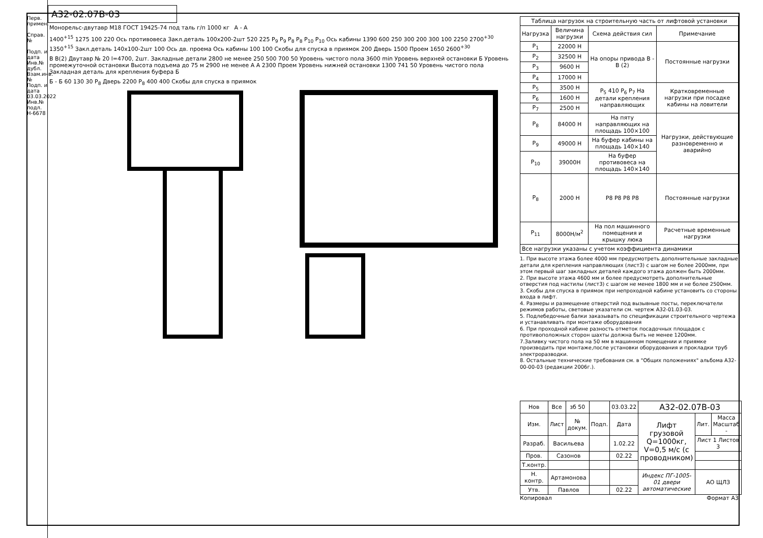Перв. примен.
Справ. №
Подп. и дата
Инв.№ дубл.
Взам.инв.№
Подп. и дата 03.03.2022
Инв.№ подл. Н-6678
А32-02.07В-03
Монорельс-двутавр М18 ГОСТ 19425-74 под таль г/п 1000 кг
А - А
1400<sup>+15</sup> 1275 100 220 Ось противовеса Зaкл.деталь 100х200-2шт 520 225 P<sub>9</sub> P<sub>9</sub> P<sub>8</sub> P<sub>8</sub> P<sub>10</sub> P<sub>10</sub> Ось кабины 1390 600 250 300 200 300 100 2250 2700<sup>+30</sup> 1350<sup>+15</sup> Закл.деталь 140х100-2шт 100 Ось дв. проема Ось кабины 100 100 Скобы для спуска в приямок 200 Дверь 1500 Проем 1650 2600<sup>+30</sup>
В В(2) Двутавр № 20 l=4700, 2шт. Закладные детали 2800 не менее 250 500 700 50 Уровень чистого пола 3600 min Уровень верхней остановки Б Уровень промежуточной остановки Высота подъема до 75 м 2900 не менее А А 2300 Проем Уровень нижней остановки 1300 741 50 Уровень чистого пола Закладная деталь для крепления буфера Б
Б - Б 60 130 30 P<sub>8</sub> Дверь 2200 P<sub>8</sub> 400 400 Скобы для спуска в приямок
| Таблица нагрузок на строительную часть от лифтовой установки | | | |
| Нагрузка | Величина нагрузки | Схема действия сил | Примечание |
| P<sub>1</sub> | 22000 Н | На опоры привода В - В (2) | Постоянные нагрузки |
| P<sub>2</sub> | 32500 Н | | |
| P<sub>3</sub> | 9600 Н | | |
| P<sub>4</sub> | 17000 Н | | |
| P<sub>5</sub> | 3500 Н | P<sub>5</sub> 410 P<sub>6</sub> P<sub>7</sub> На детали крепления направляющих | Кратковременные нагрузки при посадке кабины на ловители |
| P<sub>6</sub> | 1600 Н | | |
| P<sub>7</sub> | 2500 Н | | |
| P<sub>8</sub> | 84000 Н | На пяту направляющих на площадь 100×100 | Нагрузки, действующие разновременно и аварийно |
| P<sub>9</sub> | 49000 Н | На буфер кабины на площадь 140×140 | |
| P<sub>10</sub> | 39000Н | На буфер противовеса на площадь 140×140 | |
| P<sub>8</sub> | 2000 Н | P8 P8 P8 P8 | Постоянные нагрузки |
| P<sub>11</sub> | 8000Н/м<sup>2</sup> | На пол машинного помещения и крышку люка | Расчетные временные нагрузки |
| Все нагрузки указаны с учетом коэффициента динамики | | | |
1. При высоте этажа более 4000 мм предусмотреть дополнительные закладные детали для крепления направляющих (лист3) с шагом не более 2000мм, при этом первый шаг закладных деталей каждого этажа должен быть 2000мм.
2. При высоте этажа 4600 мм и более предусмотреть дополнительные отверстия под настилы (лист3) с шагом не менее 1800 мм и не более 2500мм.
3. Скобы для спуска в приямок при непроходной кабине установить со стороны входа в лифт.
4. Размеры и размещение отверстий под вызывные посты, переключатели режимов работы, световые указатели см. чертеж А32-01.03-03.
5. Подлебедочные балки заказывать по спецификации строительного чертежа и устанавливать при монтаже оборудования
6. При проходной кабине разность отметок посадочных площадок с противоположных сторон шахты должна быть не менее 1200мм.
7.Заливку чистого пола на 50 мм в машинном помещении и приямке производить при монтаже,после установки оборудования и прокладки труб электроразводки.
8. Остальные технические требования см. в "Общих положениях" альбома А32-00-00-03 (редакции 2006г.).
| Нов | Все | зб 50 | | 03.03.22 | А32-02.07В-03 | | |
| Изм. | Лист | № докум. | Подп. | Дата | Лифт грузовой Q=1000кг, V=0,5 м/с (с проводником) | Лит. | Масса Масштаб - |
| Разраб. | Васильева | | | 1.02.22 | | Лист 1 Листов 3 | |
| Пров. | Сазонов | | | 02.22 | | | |
| Т.контр. | | | | | | | |
| Н. контр. | Артамонова | | | | Индекс ПГ-1005-01 двери автоматические | АО ЩЛЗ | |
| Утв. | Павлов | | | 02.22 | | | |
Копировал Формат А3